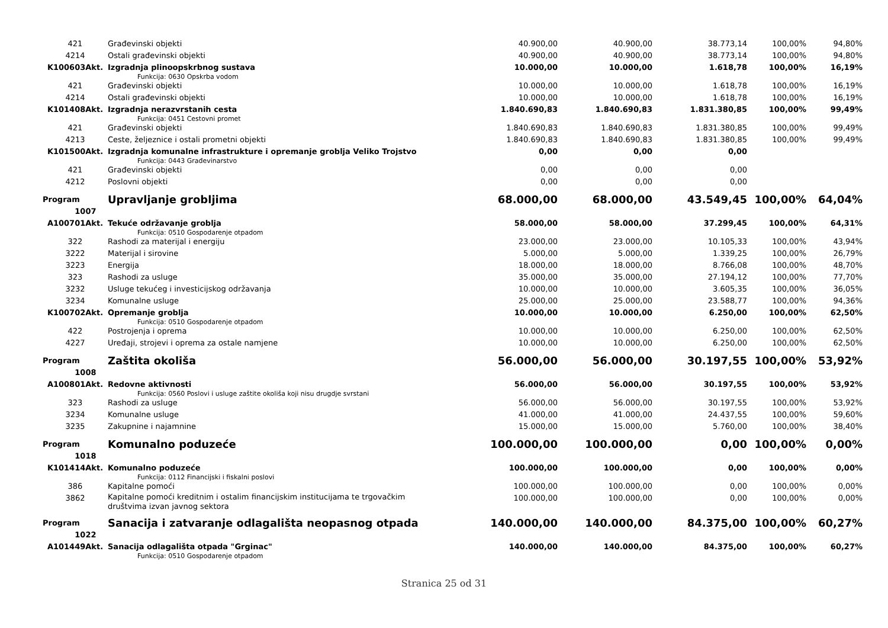| 421 | Građevinski objekti | 40.900,00 | 40.900,00 | 38.773,14 | 100,00% | 94,80% |
| 4214 | Ostali građevinski objekti | 40.900,00 | 40.900,00 | 38.773,14 | 100,00% | 94,80% |
| K100603Akt. | Izgradnja plinoopskrbnog sustava Funkcija: 0630 Opskrba vodom | 10.000,00 | 10.000,00 | 1.618,78 | 100,00% | 16,19% |
| 421 | Građevinski objekti | 10.000,00 | 10.000,00 | 1.618,78 | 100,00% | 16,19% |
| 4214 | Ostali građevinski objekti | 10.000,00 | 10.000,00 | 1.618,78 | 100,00% | 16,19% |
| K101408Akt. | Izgradnja nerazvrstanih cesta Funkcija: 0451 Cestovni promet | 1.840.690,83 | 1.840.690,83 | 1.831.380,85 | 100,00% | 99,49% |
| 421 | Građevinski objekti | 1.840.690,83 | 1.840.690,83 | 1.831.380,85 | 100,00% | 99,49% |
| 4213 | Ceste, željeznice i ostali prometni objekti | 1.840.690,83 | 1.840.690,83 | 1.831.380,85 | 100,00% | 99,49% |
| K101500Akt. | Izgradnja komunalne infrastrukture i opremanje groblja Veliko Trojstvo Funkcija: 0443 Građevinarstvo | 0,00 | 0,00 | 0,00 | | |
| 421 | Građevinski objekti | 0,00 | 0,00 | 0,00 | | |
| 4212 | Poslovni objekti | 0,00 | 0,00 | 0,00 | | |
| Program 1007 | Upravljanje grobljima | 68.000,00 | 68.000,00 | 43.549,45 | 100,00% | 64,04% |
| A100701Akt. | Tekuće održavanje groblja Funkcija: 0510 Gospodarenje otpadom | 58.000,00 | 58.000,00 | 37.299,45 | 100,00% | 64,31% |
| 322 | Rashodi za materijal i energiju | 23.000,00 | 23.000,00 | 10.105,33 | 100,00% | 43,94% |
| 3222 | Materijal i sirovine | 5.000,00 | 5.000,00 | 1.339,25 | 100,00% | 26,79% |
| 3223 | Energija | 18.000,00 | 18.000,00 | 8.766,08 | 100,00% | 48,70% |
| 323 | Rashodi za usluge | 35.000,00 | 35.000,00 | 27.194,12 | 100,00% | 77,70% |
| 3232 | Usluge tekućeg i investicijskog održavanja | 10.000,00 | 10.000,00 | 3.605,35 | 100,00% | 36,05% |
| 3234 | Komunalne usluge | 25.000,00 | 25.000,00 | 23.588,77 | 100,00% | 94,36% |
| K100702Akt. | Opremanje groblja Funkcija: 0510 Gospodarenje otpadom | 10.000,00 | 10.000,00 | 6.250,00 | 100,00% | 62,50% |
| 422 | Postrojenja i oprema | 10.000,00 | 10.000,00 | 6.250,00 | 100,00% | 62,50% |
| 4227 | Uređaji, strojevi i oprema za ostale namjene | 10.000,00 | 10.000,00 | 6.250,00 | 100,00% | 62,50% |
| Program 1008 | Zaštita okoliša | 56.000,00 | 56.000,00 | 30.197,55 | 100,00% | 53,92% |
| A100801Akt. | Redovne aktivnosti Funkcija: 0560 Poslovi i usluge zaštite okoliša koji nisu drugdje svrstani | 56.000,00 | 56.000,00 | 30.197,55 | 100,00% | 53,92% |
| 323 | Rashodi za usluge | 56.000,00 | 56.000,00 | 30.197,55 | 100,00% | 53,92% |
| 3234 | Komunalne usluge | 41.000,00 | 41.000,00 | 24.437,55 | 100,00% | 59,60% |
| 3235 | Zakupnine i najamnine | 15.000,00 | 15.000,00 | 5.760,00 | 100,00% | 38,40% |
| Program 1018 | Komunalno poduzeće | 100.000,00 | 100.000,00 | 0,00 | 100,00% | 0,00% |
| K101414Akt. | Komunalno poduzeće Funkcija: 0112 Financijski i fiskalni poslovi | 100.000,00 | 100.000,00 | 0,00 | 100,00% | 0,00% |
| 386 | Kapitalne pomoći | 100.000,00 | 100.000,00 | 0,00 | 100,00% | 0,00% |
| 3862 | Kapitalne pomoći kreditnim i ostalim financijskim institucijama te trgovačkim društvima izvan javnog sektora | 100.000,00 | 100.000,00 | 0,00 | 100,00% | 0,00% |
| Program 1022 | Sanacija i zatvaranje odlagališta neopasnog otpada | 140.000,00 | 140.000,00 | 84.375,00 | 100,00% | 60,27% |
| A101449Akt. | Sanacija odlagališta otpada "Grginac" Funkcija: 0510 Gospodarenje otpadom | 140.000,00 | 140.000,00 | 84.375,00 | 100,00% | 60,27% |
Stranica 25 od 31